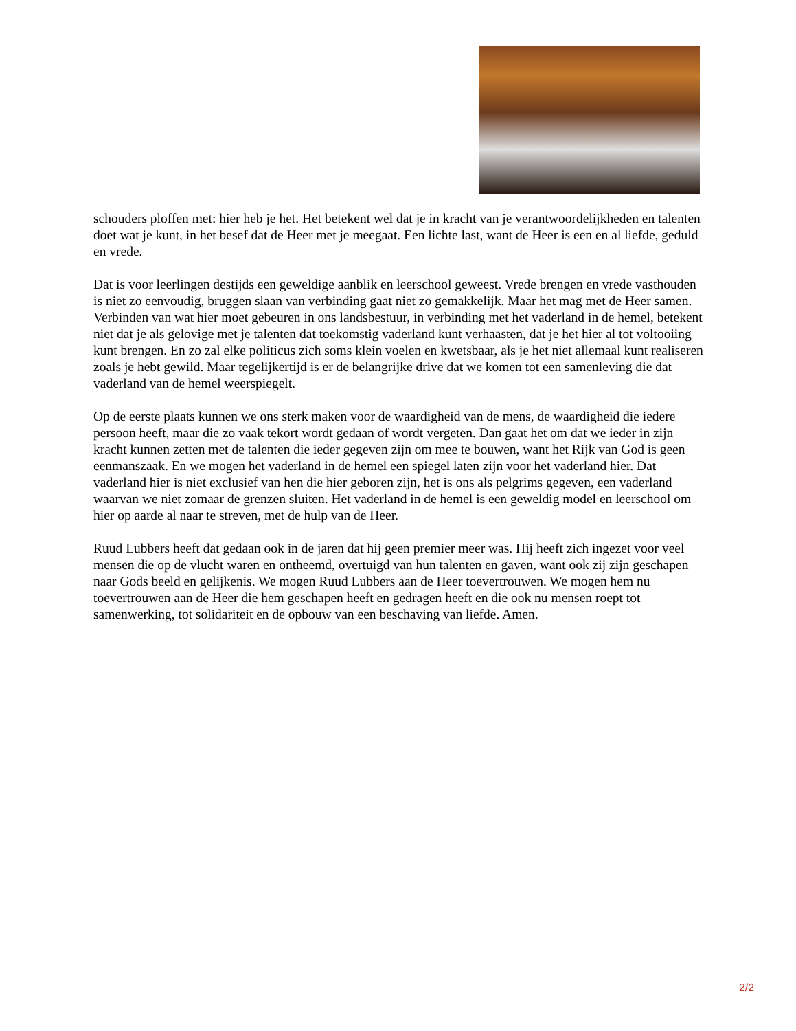schouders ploffen met: hier heb je het. Het betekent wel dat je in kracht van je verantwoordelijkheden en talenten doet wat je kunt, in het besef dat de Heer met je meegaat. Een lichte last, want de Heer is een en al liefde, geduld en vrede.
Dat is voor leerlingen destijds een geweldige aanblik en leerschool geweest. Vrede brengen en vrede vasthouden is niet zo eenvoudig, bruggen slaan van verbinding gaat niet zo gemakkelijk. Maar het mag met de Heer samen. Verbinden van wat hier moet gebeuren in ons landsbestuur, in verbinding met het vaderland in de hemel, betekent niet dat je als gelovige met je talenten dat toekomstig vaderland kunt verhaasten, dat je het hier al tot voltooiing kunt brengen. En zo zal elke politicus zich soms klein voelen en kwetsbaar, als je het niet allemaal kunt realiseren zoals je hebt gewild. Maar tegelijkertijd is er de belangrijke drive dat we komen tot een samenleving die dat vaderland van de hemel weerspiegelt.
Op de eerste plaats kunnen we ons sterk maken voor de waardigheid van de mens, de waardigheid die iedere persoon heeft, maar die zo vaak tekort wordt gedaan of wordt vergeten. Dan gaat het om dat we ieder in zijn kracht kunnen zetten met de talenten die ieder gegeven zijn om mee te bouwen, want het Rijk van God is geen eenmanszaak. En we mogen het vaderland in de hemel een spiegel laten zijn voor het vaderland hier. Dat vaderland hier is niet exclusief van hen die hier geboren zijn, het is ons als pelgrims gegeven, een vaderland waarvan we niet zomaar de grenzen sluiten. Het vaderland in de hemel is een geweldig model en leerschool om hier op aarde al naar te streven, met de hulp van de Heer.
Ruud Lubbers heeft dat gedaan ook in de jaren dat hij geen premier meer was. Hij heeft zich ingezet voor veel mensen die op de vlucht waren en ontheemd, overtuigd van hun talenten en gaven, want ook zij zijn geschapen naar Gods beeld en gelijkenis. We mogen Ruud Lubbers aan de Heer toevertrouwen. We mogen hem nu toevertrouwen aan de Heer die hem geschapen heeft en gedragen heeft en die ook nu mensen roept tot samenwerking, tot solidariteit en de opbouw van een beschaving van liefde. Amen.
2/2